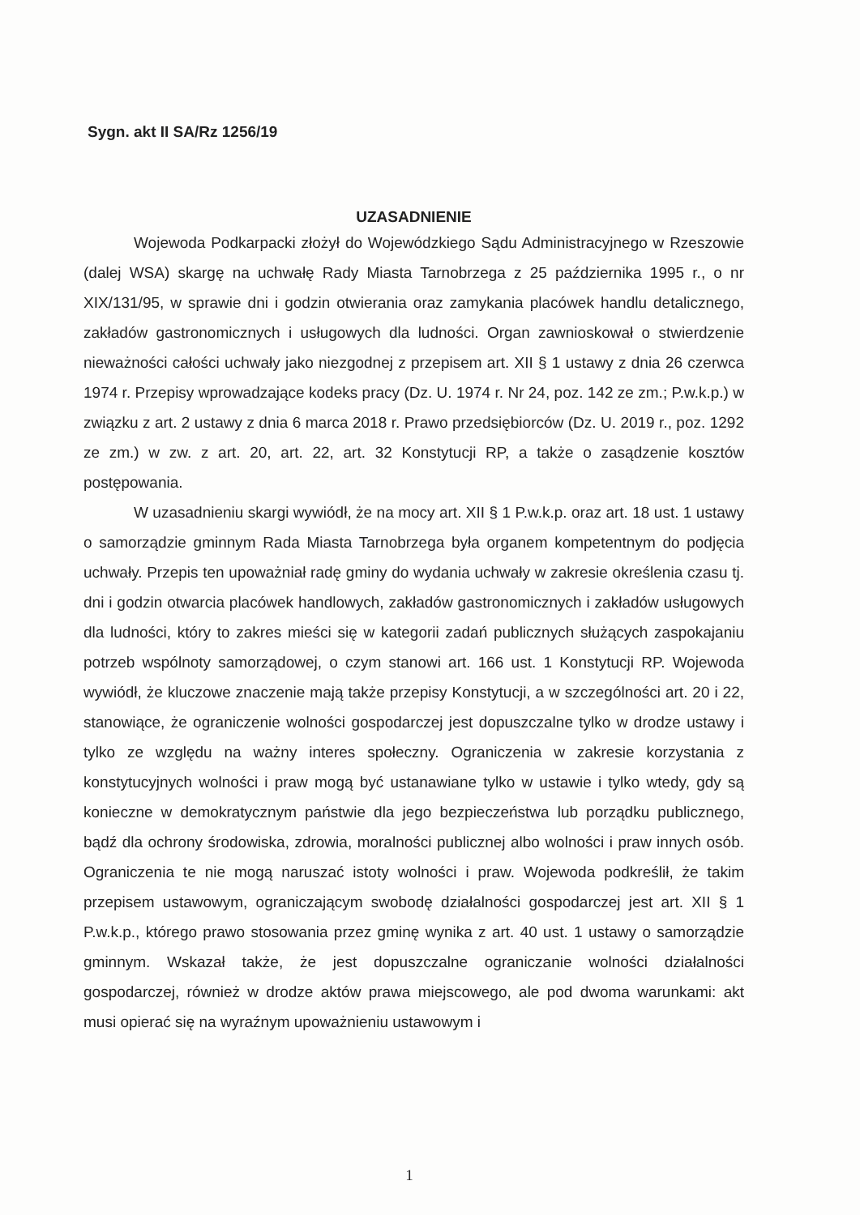Sygn. akt II SA/Rz 1256/19
UZASADNIENIE
Wojewoda Podkarpacki złożył do Wojewódzkiego Sądu Administracyjnego w Rzeszowie (dalej WSA) skargę na uchwałę Rady Miasta Tarnobrzega z 25 października 1995 r., o nr XIX/131/95, w sprawie dni i godzin otwierania oraz zamykania placówek handlu detalicznego, zakładów gastronomicznych i usługowych dla ludności. Organ zawnioskował o stwierdzenie nieważności całości uchwały jako niezgodnej z przepisem art. XII § 1 ustawy z dnia 26 czerwca 1974 r. Przepisy wprowadzające kodeks pracy (Dz. U. 1974 r. Nr 24, poz. 142 ze zm.; P.w.k.p.) w związku z art. 2 ustawy z dnia 6 marca 2018 r. Prawo przedsiębiorców (Dz. U. 2019 r., poz. 1292 ze zm.) w zw. z art. 20, art. 22, art. 32 Konstytucji RP, a także o zasądzenie kosztów postępowania.
W uzasadnieniu skargi wywiódł, że na mocy art. XII § 1 P.w.k.p. oraz art. 18 ust. 1 ustawy o samorządzie gminnym Rada Miasta Tarnobrzega była organem kompetentnym do podjęcia uchwały. Przepis ten upoważniał radę gminy do wydania uchwały w zakresie określenia czasu tj. dni i godzin otwarcia placówek handlowych, zakładów gastronomicznych i zakładów usługowych dla ludności, który to zakres mieści się w kategorii zadań publicznych służących zaspokajaniu potrzeb wspólnoty samorządowej, o czym stanowi art. 166 ust. 1 Konstytucji RP. Wojewoda wywiódł, że kluczowe znaczenie mają także przepisy Konstytucji, a w szczególności art. 20 i 22, stanowiące, że ograniczenie wolności gospodarczej jest dopuszczalne tylko w drodze ustawy i tylko ze względu na ważny interes społeczny. Ograniczenia w zakresie korzystania z konstytucyjnych wolności i praw mogą być ustanawiane tylko w ustawie i tylko wtedy, gdy są konieczne w demokratycznym państwie dla jego bezpieczeństwa lub porządku publicznego, bądź dla ochrony środowiska, zdrowia, moralności publicznej albo wolności i praw innych osób. Ograniczenia te nie mogą naruszać istoty wolności i praw. Wojewoda podkreślił, że takim przepisem ustawowym, ograniczającym swobodę działalności gospodarczej jest art. XII § 1 P.w.k.p., którego prawo stosowania przez gminę wynika z art. 40 ust. 1 ustawy o samorządzie gminnym. Wskazał także, że jest dopuszczalne ograniczanie wolności działalności gospodarczej, również w drodze aktów prawa miejscowego, ale pod dwoma warunkami: akt musi opierać się na wyraźnym upoważnieniu ustawowym i
1